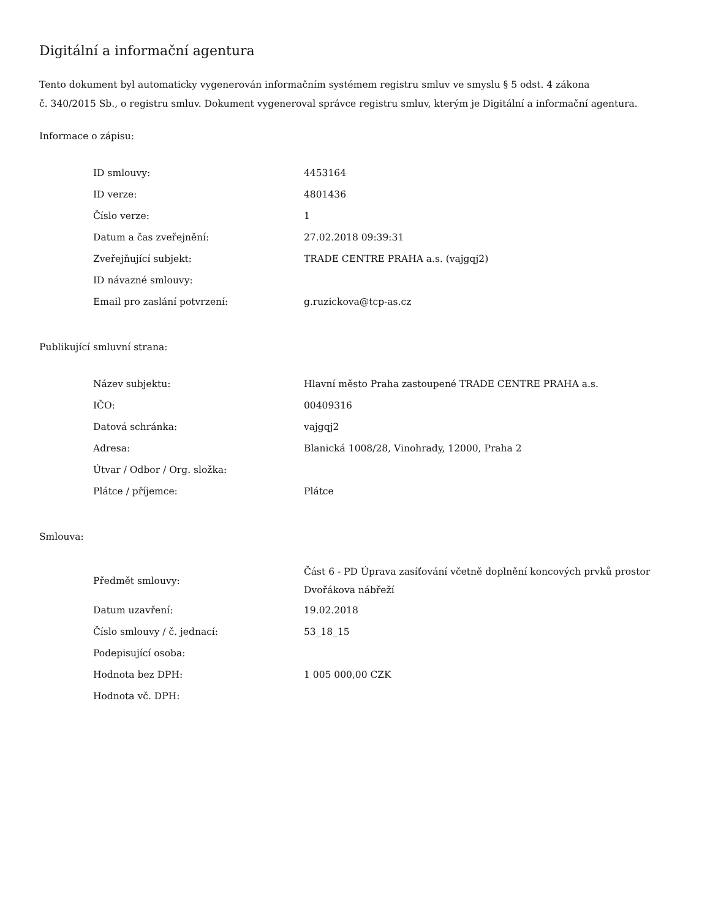Digitální a informační agentura
Tento dokument byl automaticky vygenerován informačním systémem registru smluv ve smyslu § 5 odst. 4 zákona
č. 340/2015 Sb., o registru smluv. Dokument vygeneroval správce registru smluv, kterým je Digitální a informační agentura.
Informace o zápisu:
| ID smlouvy: | 4453164 |
| ID verze: | 4801436 |
| Číslo verze: | 1 |
| Datum a čas zveřejnění: | 27.02.2018 09:39:31 |
| Zveřejňující subjekt: | TRADE CENTRE PRAHA a.s. (vajgqj2) |
| ID návazné smlouvy: | |
| Email pro zaslání potvrzení: | g.ruzickova@tcp-as.cz |
Publikující smluvní strana:
| Název subjektu: | Hlavní město Praha zastoupené TRADE CENTRE PRAHA a.s. |
| IČO: | 00409316 |
| Datová schránka: | vajgqj2 |
| Adresa: | Blanická 1008/28, Vinohrady, 12000, Praha 2 |
| Útvar / Odbor / Org. složka: | |
| Plátce / příjemce: | Plátce |
Smlouva:
| Předmět smlouvy: | Část 6 - PD Úprava zasíťování včetně doplnění koncových prvků prostor Dvořákova nábřeží |
| Datum uzavření: | 19.02.2018 |
| Číslo smlouvy / č. jednací: | 53_18_15 |
| Podepisující osoba: | |
| Hodnota bez DPH: | 1 005 000,00 CZK |
| Hodnota vč. DPH: | |